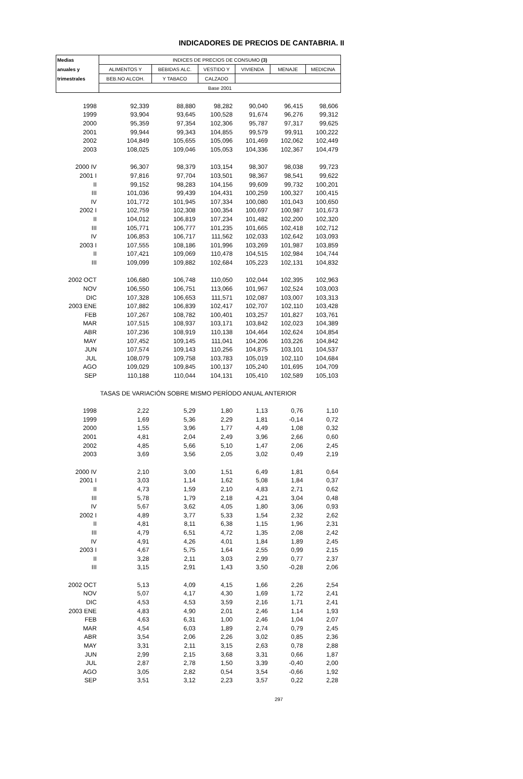INDICADORES DE PRECIOS DE CANTABRIA. II
| Medias | INDICES DE PRECIOS DE CONSUMO (3) | | | | | |
| --- | --- | --- | --- | --- | --- | --- |
| anuales y | ALIMENTOS Y | BEBIDAS ALC. | VESTIDO Y | VIVIENDA | MENAJE | MEDICINA |
| trimestrales | BEB.NO ALCOH. | Y TABACO | CALZADO | | | |
| | Base 2001 | | | | | |
| 1998 | 92,339 | 88,880 | 98,282 | 90,040 | 96,415 | 98,606 |
| 1999 | 93,904 | 93,645 | 100,528 | 91,674 | 96,276 | 99,312 |
| 2000 | 95,359 | 97,354 | 102,306 | 95,787 | 97,317 | 99,625 |
| 2001 | 99,944 | 99,343 | 104,855 | 99,579 | 99,911 | 100,222 |
| 2002 | 104,849 | 105,655 | 105,096 | 101,469 | 102,062 | 102,449 |
| 2003 | 108,025 | 109,046 | 105,053 | 104,336 | 102,367 | 104,479 |
| 2000 IV | 96,307 | 98,379 | 103,154 | 98,307 | 98,038 | 99,723 |
| 2001 I | 97,816 | 97,704 | 103,501 | 98,367 | 98,541 | 99,622 |
| II | 99,152 | 98,283 | 104,156 | 99,609 | 99,732 | 100,201 |
| III | 101,036 | 99,439 | 104,431 | 100,259 | 100,327 | 100,415 |
| IV | 101,772 | 101,945 | 107,334 | 100,080 | 101,043 | 100,650 |
| 2002 I | 102,759 | 102,308 | 100,354 | 100,697 | 100,987 | 101,673 |
| II | 104,012 | 106,819 | 107,234 | 101,482 | 102,200 | 102,320 |
| III | 105,771 | 106,777 | 101,235 | 101,665 | 102,418 | 102,712 |
| IV | 106,853 | 106,717 | 111,562 | 102,033 | 102,642 | 103,093 |
| 2003 I | 107,555 | 108,186 | 101,996 | 103,269 | 101,987 | 103,859 |
| II | 107,421 | 109,069 | 110,478 | 104,515 | 102,984 | 104,744 |
| III | 109,099 | 109,882 | 102,684 | 105,223 | 102,131 | 104,832 |
| 2002 OCT | 106,680 | 106,748 | 110,050 | 102,044 | 102,395 | 102,963 |
| NOV | 106,550 | 106,751 | 113,066 | 101,967 | 102,524 | 103,003 |
| DIC | 107,328 | 106,653 | 111,571 | 102,087 | 103,007 | 103,313 |
| 2003 ENE | 107,882 | 106,839 | 102,417 | 102,707 | 102,110 | 103,428 |
| FEB | 107,267 | 108,782 | 100,401 | 103,257 | 101,827 | 103,761 |
| MAR | 107,515 | 108,937 | 103,171 | 103,842 | 102,023 | 104,389 |
| ABR | 107,236 | 108,919 | 110,138 | 104,464 | 102,624 | 104,854 |
| MAY | 107,452 | 109,145 | 111,041 | 104,206 | 103,226 | 104,842 |
| JUN | 107,574 | 109,143 | 110,256 | 104,875 | 103,101 | 104,537 |
| JUL | 108,079 | 109,758 | 103,783 | 105,019 | 102,110 | 104,684 |
| AGO | 109,029 | 109,845 | 100,137 | 105,240 | 101,695 | 104,709 |
| SEP | 110,188 | 110,044 | 104,131 | 105,410 | 102,589 | 105,103 |
| TASAS DE VARIACIÓN SOBRE MISMO PERÍODO ANUAL ANTERIOR | | | | | | |
| 1998 | 2,22 | 5,29 | 1,80 | 1,13 | 0,76 | 1,10 |
| 1999 | 1,69 | 5,36 | 2,29 | 1,81 | -0,14 | 0,72 |
| 2000 | 1,55 | 3,96 | 1,77 | 4,49 | 1,08 | 0,32 |
| 2001 | 4,81 | 2,04 | 2,49 | 3,96 | 2,66 | 0,60 |
| 2002 | 4,85 | 5,66 | 5,10 | 1,47 | 2,06 | 2,45 |
| 2003 | 3,69 | 3,56 | 2,05 | 3,02 | 0,49 | 2,19 |
| 2000 IV | 2,10 | 3,00 | 1,51 | 6,49 | 1,81 | 0,64 |
| 2001 I | 3,03 | 1,14 | 1,62 | 5,08 | 1,84 | 0,37 |
| II | 4,73 | 1,59 | 2,10 | 4,83 | 2,71 | 0,62 |
| III | 5,78 | 1,79 | 2,18 | 4,21 | 3,04 | 0,48 |
| IV | 5,67 | 3,62 | 4,05 | 1,80 | 3,06 | 0,93 |
| 2002 I | 4,89 | 3,77 | 5,33 | 1,54 | 2,32 | 2,62 |
| II | 4,81 | 8,11 | 6,38 | 1,15 | 1,96 | 2,31 |
| III | 4,79 | 6,51 | 4,72 | 1,35 | 2,08 | 2,42 |
| IV | 4,91 | 4,26 | 4,01 | 1,84 | 1,89 | 2,45 |
| 2003 I | 4,67 | 5,75 | 1,64 | 2,55 | 0,99 | 2,15 |
| II | 3,28 | 2,11 | 3,03 | 2,99 | 0,77 | 2,37 |
| III | 3,15 | 2,91 | 1,43 | 3,50 | -0,28 | 2,06 |
| 2002 OCT | 5,13 | 4,09 | 4,15 | 1,66 | 2,26 | 2,54 |
| NOV | 5,07 | 4,17 | 4,30 | 1,69 | 1,72 | 2,41 |
| DIC | 4,53 | 4,53 | 3,59 | 2,16 | 1,71 | 2,41 |
| 2003 ENE | 4,83 | 4,90 | 2,01 | 2,46 | 1,14 | 1,93 |
| FEB | 4,63 | 6,31 | 1,00 | 2,46 | 1,04 | 2,07 |
| MAR | 4,54 | 6,03 | 1,89 | 2,74 | 0,79 | 2,45 |
| ABR | 3,54 | 2,06 | 2,26 | 3,02 | 0,85 | 2,36 |
| MAY | 3,31 | 2,11 | 3,15 | 2,63 | 0,78 | 2,88 |
| JUN | 2,99 | 2,15 | 3,68 | 3,31 | 0,66 | 1,87 |
| JUL | 2,87 | 2,78 | 1,50 | 3,39 | -0,40 | 2,00 |
| AGO | 3,05 | 2,82 | 0,54 | 3,54 | -0,66 | 1,92 |
| SEP | 3,51 | 3,12 | 2,23 | 3,57 | 0,22 | 2,28 |
297